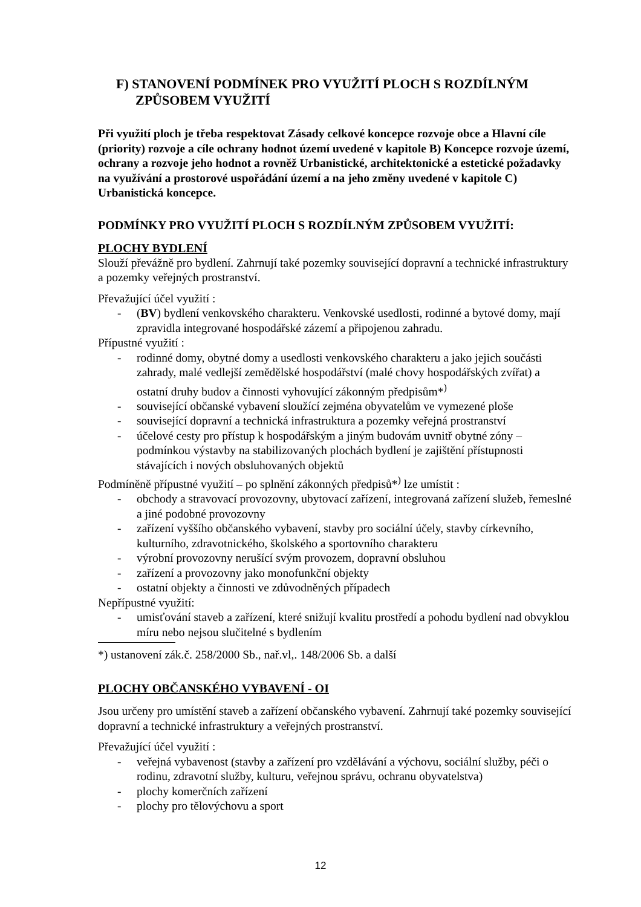F) STANOVENÍ PODMÍNEK PRO VYUŽITÍ PLOCH S ROZDÍLNÝM ZPŮSOBEM VYUŽITÍ
Při využití ploch je třeba respektovat Zásady celkové koncepce rozvoje obce a Hlavní cíle (priority) rozvoje a cíle ochrany hodnot území uvedené v kapitole B) Koncepce rozvoje území, ochrany a rozvoje jeho hodnot a rovněž Urbanistické, architektonické a estetické požadavky na využívání a prostorové uspořádání území a na jeho změny uvedené v kapitole C) Urbanistická koncepce.
PODMÍNKY PRO VYUŽITÍ PLOCH S ROZDÍLNÝM ZPŮSOBEM VYUŽITÍ:
PLOCHY BYDLENÍ
Slouží převážně pro bydlení. Zahrnují také pozemky související dopravní a technické infrastruktury a pozemky veřejných prostranství.
Převažující účel využití :
- (BV) bydlení venkovského charakteru. Venkovské usedlosti, rodinné a bytové domy, mají zpravidla integrované hospodářské zázemí a připojenou zahradu.
Přípustné využití :
- rodinné domy, obytné domy a usedlosti venkovského charakteru a jako jejich součásti zahrady, malé vedlejší zemědělské hospodářství (malé chovy hospodářských zvířat) a ostatní druhy budov a činnosti vyhovující zákonným předpisům*<sup>)</sup>
- související občanské vybavení sloužící zejména obyvatelům ve vymezené ploše
- související dopravní a technická infrastruktura a pozemky veřejná prostranství
- účelové cesty pro přístup k hospodářským a jiným budovám uvnitř obytné zóny – podmínkou výstavby na stabilizovaných plochách bydlení je zajištění přístupnosti stávajících i nových obsluhovaných objektů
Podmíněně přípustné využití – po splnění zákonných předpisů*<sup>)</sup> lze umístit :
- obchody a stravovací provozovny, ubytovací zařízení, integrovaná zařízení služeb, řemeslné a jiné podobné provozovny
- zařízení vyššího občanského vybavení, stavby pro sociální účely, stavby církevního, kulturního, zdravotnického, školského a sportovního charakteru
- výrobní provozovny nerušící svým provozem, dopravní obsluhou
- zařízení a provozovny jako monofunkční objekty
- ostatní objekty a činnosti ve zdůvodněných případech
Nepřípustné využití:
- umisťování staveb a zařízení, které snižují kvalitu prostředí a pohodu bydlení nad obvyklou míru nebo nejsou slučitelné s bydlením
*) ustanovení zák.č. 258/2000 Sb., nař.vl,. 148/2006 Sb. a další
PLOCHY OBČANSKÉHO VYBAVENÍ - OI
Jsou určeny pro umístění staveb a zařízení občanského vybavení. Zahrnují také pozemky související dopravní a technické infrastruktury a veřejných prostranství.
Převažující účel využití :
- veřejná vybavenost (stavby a zařízení pro vzdělávání a výchovu, sociální služby, péči o rodinu, zdravotní služby, kulturu, veřejnou správu, ochranu obyvatelstva)
- plochy komerčních zařízení
- plochy pro tělovýchovu a sport
12